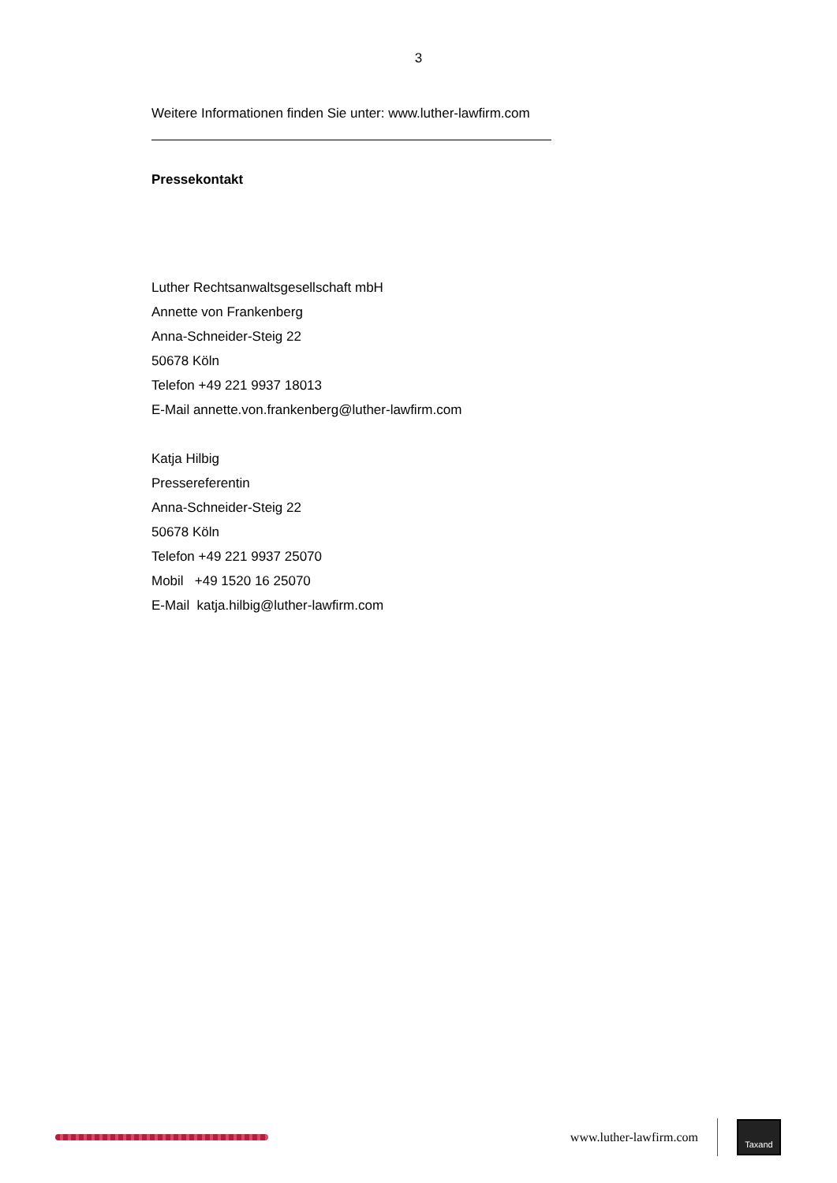3
Weitere Informationen finden Sie unter: www.luther-lawfirm.com
Pressekontakt
Luther Rechtsanwaltsgesellschaft mbH
Annette von Frankenberg
Anna-Schneider-Steig 22
50678 Köln
Telefon +49 221 9937 18013
E-Mail annette.von.frankenberg@luther-lawfirm.com
Katja Hilbig
Pressereferentin
Anna-Schneider-Steig 22
50678 Köln
Telefon +49 221 9937 25070
Mobil +49 1520 16 25070
E-Mail katja.hilbig@luther-lawfirm.com
www.luther-lawfirm.com
Taxand